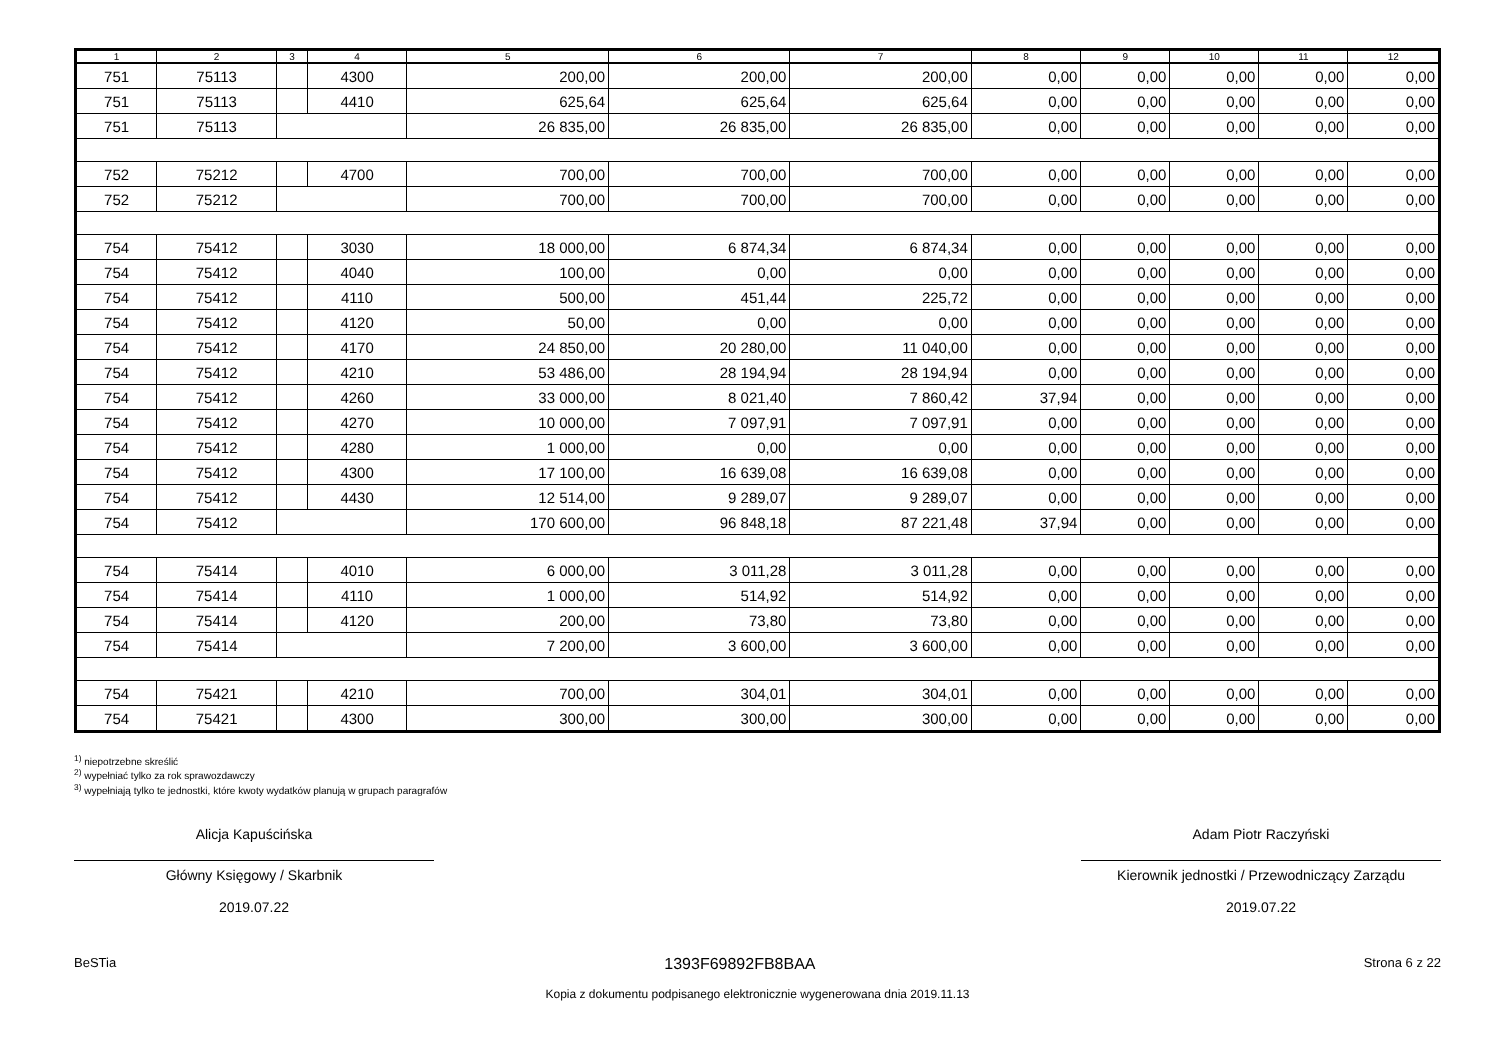| 1 | 2 | 3 | 4 | 5 | 6 | 7 | 8 | 9 | 10 | 11 | 12 |
| --- | --- | --- | --- | --- | --- | --- | --- | --- | --- | --- | --- |
| 751 | 75113 | | 4300 | 200,00 | 200,00 | 200,00 | 0,00 | 0,00 | 0,00 | 0,00 | 0,00 |
| 751 | 75113 | | 4410 | 625,64 | 625,64 | 625,64 | 0,00 | 0,00 | 0,00 | 0,00 | 0,00 |
| 751 | 75113 | | | 26 835,00 | 26 835,00 | 26 835,00 | 0,00 | 0,00 | 0,00 | 0,00 | 0,00 |
| 752 | 75212 | | 4700 | 700,00 | 700,00 | 700,00 | 0,00 | 0,00 | 0,00 | 0,00 | 0,00 |
| 752 | 75212 | | | 700,00 | 700,00 | 700,00 | 0,00 | 0,00 | 0,00 | 0,00 | 0,00 |
| 754 | 75412 | | 3030 | 18 000,00 | 6 874,34 | 6 874,34 | 0,00 | 0,00 | 0,00 | 0,00 | 0,00 |
| 754 | 75412 | | 4040 | 100,00 | 0,00 | 0,00 | 0,00 | 0,00 | 0,00 | 0,00 | 0,00 |
| 754 | 75412 | | 4110 | 500,00 | 451,44 | 225,72 | 0,00 | 0,00 | 0,00 | 0,00 | 0,00 |
| 754 | 75412 | | 4120 | 50,00 | 0,00 | 0,00 | 0,00 | 0,00 | 0,00 | 0,00 | 0,00 |
| 754 | 75412 | | 4170 | 24 850,00 | 20 280,00 | 11 040,00 | 0,00 | 0,00 | 0,00 | 0,00 | 0,00 |
| 754 | 75412 | | 4210 | 53 486,00 | 28 194,94 | 28 194,94 | 0,00 | 0,00 | 0,00 | 0,00 | 0,00 |
| 754 | 75412 | | 4260 | 33 000,00 | 8 021,40 | 7 860,42 | 37,94 | 0,00 | 0,00 | 0,00 | 0,00 |
| 754 | 75412 | | 4270 | 10 000,00 | 7 097,91 | 7 097,91 | 0,00 | 0,00 | 0,00 | 0,00 | 0,00 |
| 754 | 75412 | | 4280 | 1 000,00 | 0,00 | 0,00 | 0,00 | 0,00 | 0,00 | 0,00 | 0,00 |
| 754 | 75412 | | 4300 | 17 100,00 | 16 639,08 | 16 639,08 | 0,00 | 0,00 | 0,00 | 0,00 | 0,00 |
| 754 | 75412 | | 4430 | 12 514,00 | 9 289,07 | 9 289,07 | 0,00 | 0,00 | 0,00 | 0,00 | 0,00 |
| 754 | 75412 | | | 170 600,00 | 96 848,18 | 87 221,48 | 37,94 | 0,00 | 0,00 | 0,00 | 0,00 |
| 754 | 75414 | | 4010 | 6 000,00 | 3 011,28 | 3 011,28 | 0,00 | 0,00 | 0,00 | 0,00 | 0,00 |
| 754 | 75414 | | 4110 | 1 000,00 | 514,92 | 514,92 | 0,00 | 0,00 | 0,00 | 0,00 | 0,00 |
| 754 | 75414 | | 4120 | 200,00 | 73,80 | 73,80 | 0,00 | 0,00 | 0,00 | 0,00 | 0,00 |
| 754 | 75414 | | | 7 200,00 | 3 600,00 | 3 600,00 | 0,00 | 0,00 | 0,00 | 0,00 | 0,00 |
| 754 | 75421 | | 4210 | 700,00 | 304,01 | 304,01 | 0,00 | 0,00 | 0,00 | 0,00 | 0,00 |
| 754 | 75421 | | 4300 | 300,00 | 300,00 | 300,00 | 0,00 | 0,00 | 0,00 | 0,00 | 0,00 |
<sup>1)</sup> niepotrzebne skreślić
<sup>2)</sup> wypełniać tylko za rok sprawozdawczy
<sup>3)</sup> wypełniają tylko te jednostki, które kwoty wydatków planują w grupach paragrafów
Alicja Kapuścińska
Główny Księgowy / Skarbnik
2019.07.22
Adam Piotr Raczyński
Kierownik jednostki / Przewodniczący Zarządu
2019.07.22
BeSTia 1393F69892FB8BAA Strona 6 z 22
Kopia z dokumentu podpisanego elektronicznie wygenerowana dnia 2019.11.13